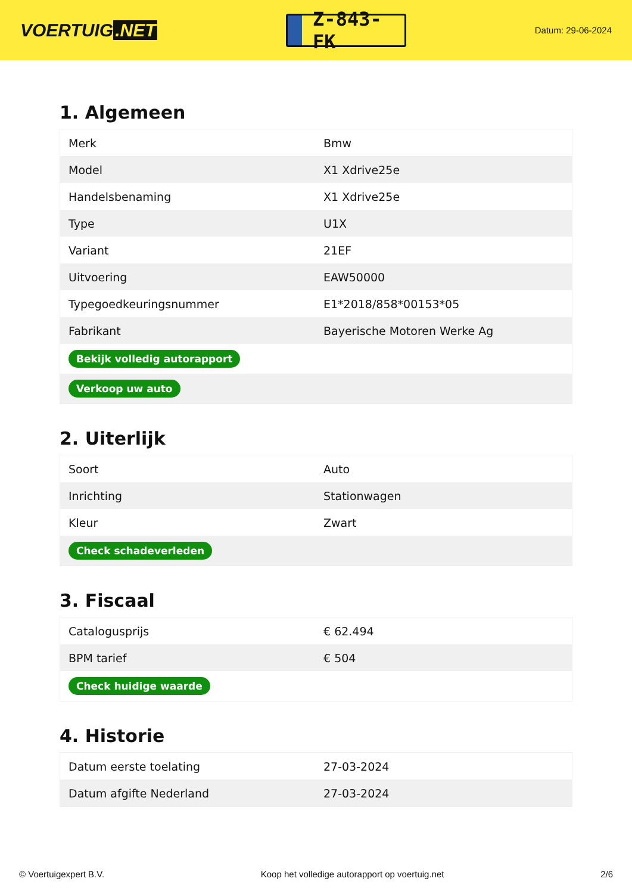VOERTUIG.NET
Z-843-FK
Datum: 29-06-2024
1. Algemeen
| Merk | Bmw |
| Model | X1 Xdrive25e |
| Handelsbenaming | X1 Xdrive25e |
| Type | U1X |
| Variant | 21EF |
| Uitvoering | EAW50000 |
| Typegoedkeuringsnummer | E1*2018/858*00153*05 |
| Fabrikant | Bayerische Motoren Werke Ag |
| Bekijk volledig autorapport | |
| Verkoop uw auto | |
2. Uiterlijk
| Soort | Auto |
| Inrichting | Stationwagen |
| Kleur | Zwart |
| Check schadeverleden | |
3. Fiscaal
| Catalogusprijs | € 62.494 |
| BPM tarief | € 504 |
| Check huidige waarde | |
4. Historie
| Datum eerste toelating | 27-03-2024 |
| Datum afgifte Nederland | 27-03-2024 |
© Voertuigexpert B.V. Koop het volledige autorapport op voertuig.net 2/6